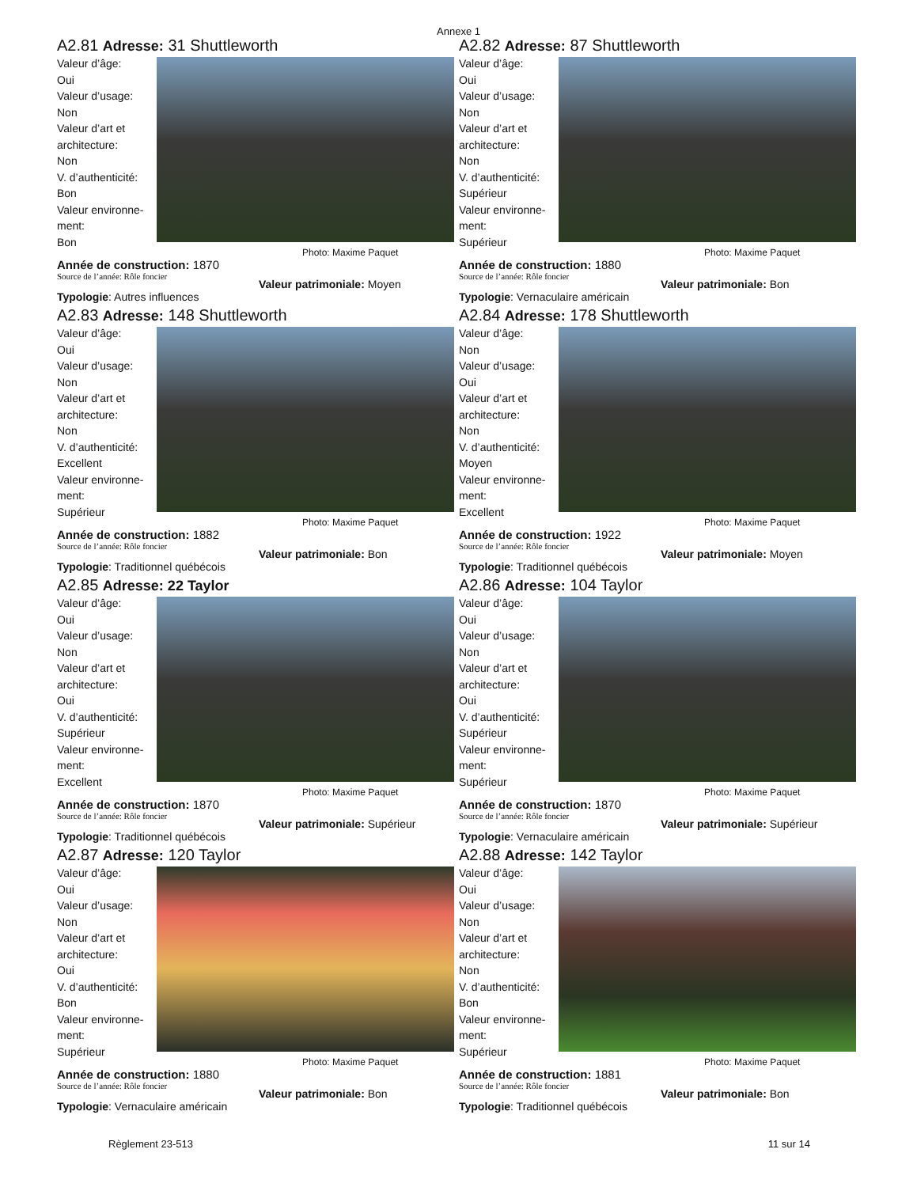Annexe 1
A2.81 Adresse: 31 Shuttleworth
Valeur d’âge:
Oui
Valeur d’usage:
Non
Valeur d’art et architecture:
Non
V. d’authenticité:
Bon
Valeur environne-ment:
Bon
Photo: Maxime Paquet
Année de construction: 1870
Source de l’année: Rôle foncier
Valeur patrimoniale: Moyen
Typologie: Autres influences
A2.82 Adresse: 87 Shuttleworth
Valeur d’âge:
Oui
Valeur d’usage:
Non
Valeur d’art et architecture:
Non
V. d’authenticité:
Supérieur
Valeur environne-ment:
Supérieur
Photo: Maxime Paquet
Année de construction: 1880
Source de l’année: Rôle foncier
Valeur patrimoniale: Bon
Typologie: Vernaculaire américain
A2.83 Adresse: 148 Shuttleworth
Valeur d’âge:
Oui
Valeur d’usage:
Non
Valeur d’art et architecture:
Non
V. d’authenticité:
Excellent
Valeur environne-ment:
Supérieur
Photo: Maxime Paquet
Année de construction: 1882
Source de l’année: Rôle foncier
Valeur patrimoniale: Bon
Typologie: Traditionnel québécois
A2.84 Adresse: 178 Shuttleworth
Valeur d’âge:
Non
Valeur d’usage:
Oui
Valeur d’art et architecture:
Non
V. d’authenticité:
Moyen
Valeur environne-ment:
Excellent
Photo: Maxime Paquet
Année de construction: 1922
Source de l’année: Rôle foncier
Valeur patrimoniale: Moyen
Typologie: Traditionnel québécois
A2.85 Adresse: 22 Taylor
Valeur d’âge:
Oui
Valeur d’usage:
Non
Valeur d’art et architecture:
Oui
V. d’authenticité:
Supérieur
Valeur environne-ment:
Excellent
Photo: Maxime Paquet
Année de construction: 1870
Source de l’année: Rôle foncier
Valeur patrimoniale: Supérieur
Typologie: Traditionnel québécois
A2.86 Adresse: 104 Taylor
Valeur d’âge:
Oui
Valeur d’usage:
Non
Valeur d’art et architecture:
Oui
V. d’authenticité:
Supérieur
Valeur environne-ment:
Supérieur
Photo: Maxime Paquet
Année de construction: 1870
Source de l’année: Rôle foncier
Valeur patrimoniale: Supérieur
Typologie: Vernaculaire américain
A2.87 Adresse: 120 Taylor
Valeur d’âge:
Oui
Valeur d’usage:
Non
Valeur d’art et architecture:
Oui
V. d’authenticité:
Bon
Valeur environne-ment:
Supérieur
Photo: Maxime Paquet
Année de construction: 1880
Source de l’année: Rôle foncier
Valeur patrimoniale: Bon
Typologie: Vernaculaire américain
A2.88 Adresse: 142 Taylor
Valeur d’âge:
Oui
Valeur d’usage:
Non
Valeur d’art et architecture:
Non
V. d’authenticité:
Bon
Valeur environne-ment:
Supérieur
Photo: Maxime Paquet
Année de construction: 1881
Source de l’année: Rôle foncier
Valeur patrimoniale: Bon
Typologie: Traditionnel québécois
Règlement 23-513 11 sur 14